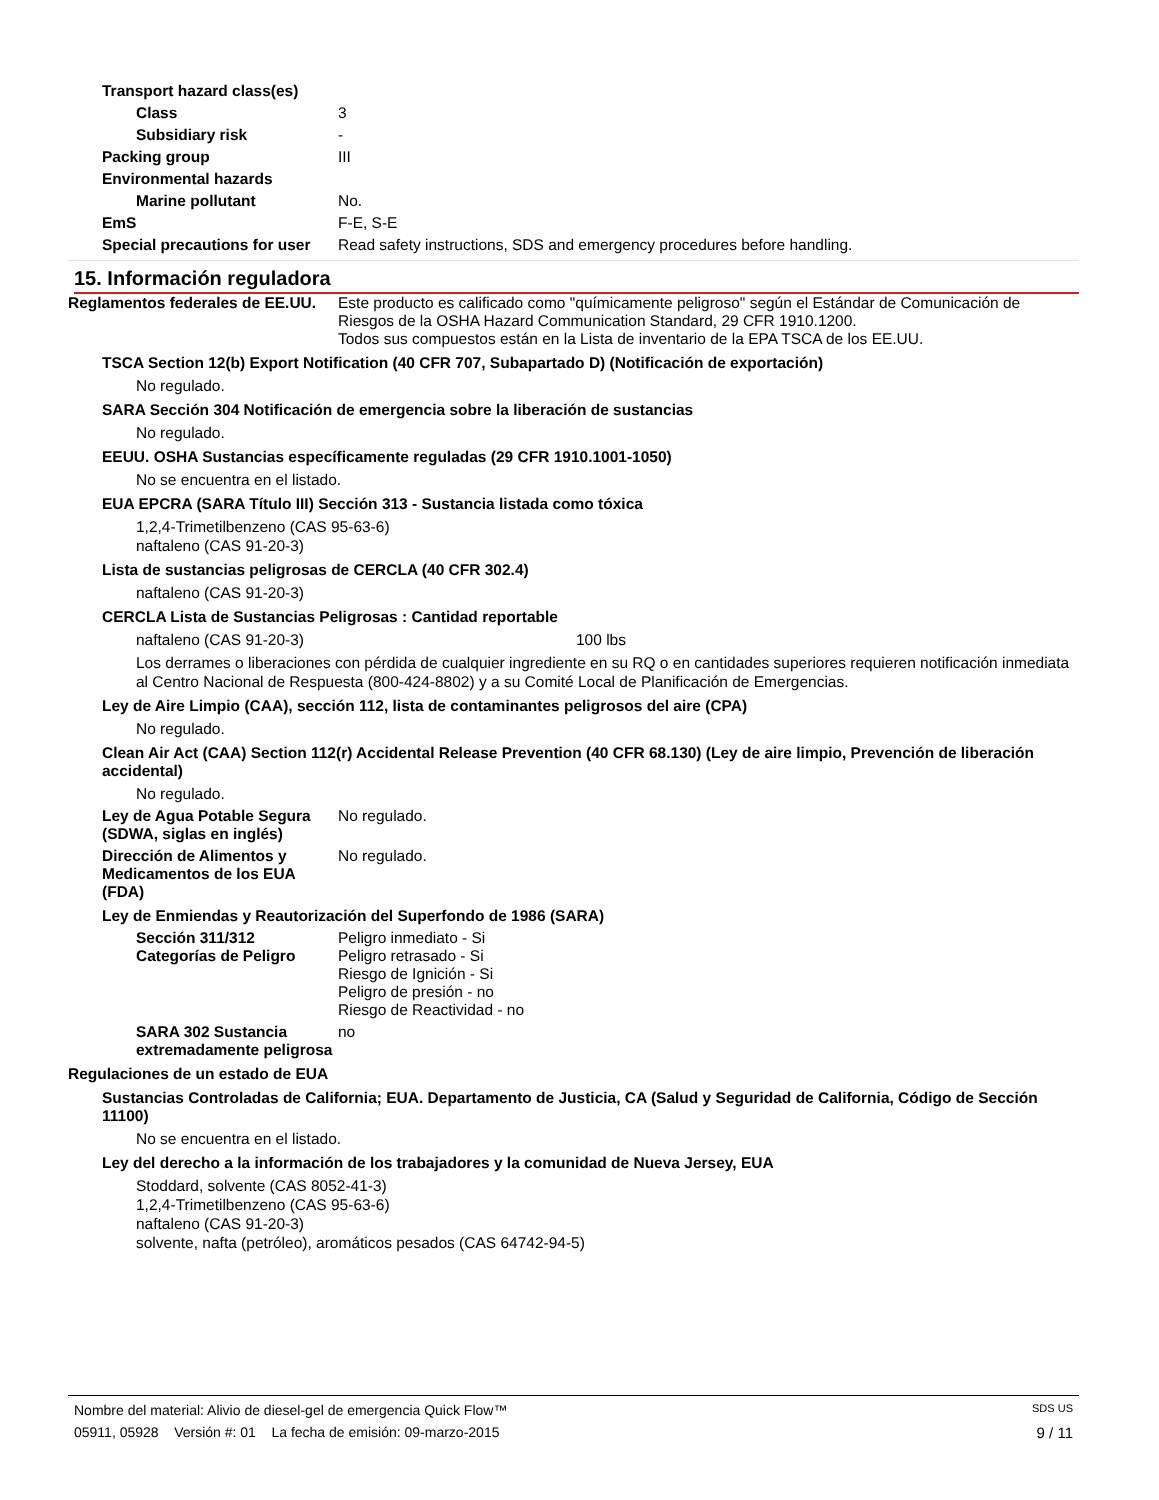Transport hazard class(es)
Class 3
Subsidiary risk -
Packing group III
Environmental hazards
Marine pollutant No.
EmS F-E, S-E
Special precautions for user Read safety instructions, SDS and emergency procedures before handling.
15. Información reguladora
Reglamentos federales de EE.UU. Este producto es calificado como "químicamente peligroso" según el Estándar de Comunicación de Riesgos de la OSHA Hazard Communication Standard, 29 CFR 1910.1200.
Todos sus compuestos están en la Lista de inventario de la EPA TSCA de los EE.UU.
TSCA Section 12(b) Export Notification (40 CFR 707, Subapartado D) (Notificación de exportación)
No regulado.
SARA Sección 304 Notificación de emergencia sobre la liberación de sustancias
No regulado.
EEUU. OSHA Sustancias específicamente reguladas (29 CFR 1910.1001-1050)
No se encuentra en el listado.
EUA EPCRA (SARA Título III) Sección 313 - Sustancia listada como tóxica
1,2,4-Trimetilbenzeno (CAS 95-63-6)
naftaleno (CAS 91-20-3)
Lista de sustancias peligrosas de CERCLA (40 CFR 302.4)
naftaleno (CAS 91-20-3)
CERCLA Lista de Sustancias Peligrosas : Cantidad reportable
naftaleno (CAS 91-20-3) 100 lbs
Los derrames o liberaciones con pérdida de cualquier ingrediente en su RQ o en cantidades superiores requieren notificación inmediata al Centro Nacional de Respuesta (800-424-8802) y a su Comité Local de Planificación de Emergencias.
Ley de Aire Limpio (CAA), sección 112, lista de contaminantes peligrosos del aire (CPA)
No regulado.
Clean Air Act (CAA) Section 112(r) Accidental Release Prevention (40 CFR 68.130) (Ley de aire limpio, Prevención de liberación accidental)
No regulado.
Ley de Agua Potable Segura (SDWA, siglas en inglés) No regulado.
Dirección de Alimentos y Medicamentos de los EUA (FDA) No regulado.
Ley de Enmiendas y Reautorización del Superfondo de 1986 (SARA)
Sección 311/312 Categorías de Peligro Peligro inmediato - Si
Peligro retrasado - Si
Riesgo de Ignición - Si
Peligro de presión - no
Riesgo de Reactividad - no
SARA 302 Sustancia extremadamente peligrosa no
Regulaciones de un estado de EUA
Sustancias Controladas de California; EUA. Departamento de Justicia, CA (Salud y Seguridad de California, Código de Sección 11100)
No se encuentra en el listado.
Ley del derecho a la información de los trabajadores y la comunidad de Nueva Jersey, EUA
Stoddard, solvente (CAS 8052-41-3)
1,2,4-Trimetilbenzeno (CAS 95-63-6)
naftaleno (CAS 91-20-3)
solvente, nafta (petróleo), aromáticos pesados (CAS 64742-94-5)
Nombre del material: Alivio de diesel-gel de emergencia Quick Flow™ SDS US
05911, 05928 Versión #: 01 La fecha de emisión: 09-marzo-2015 9 / 11